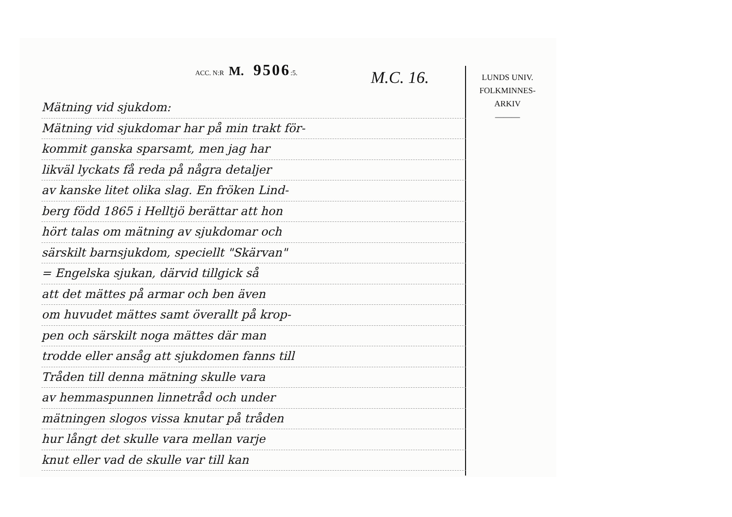ACC. N:R M. 9506:5.
M.C. 16.
LUNDS UNIV.
FOLKMINNES-
ARKIV
———
Mätning vid sjukdom:
Mätning vid sjukdomar har på min trakt för-
kommit ganska sparsamt, men jag har
likväl lyckats få reda på några detaljer
av kanske litet olika slag. En fröken Lind-
berg född 1865 i Helltjö berättar att hon
hört talas om mätning av sjukdomar och
särskilt barnsjukdom, speciellt "Skärvan"
= Engelska sjukan, därvid tillgick så
att det mättes på armar och ben även
om huvudet mättes samt överallt på krop-
pen och särskilt noga mättes där man
trodde eller ansåg att sjukdomen fanns till
Tråden till denna mätning skulle vara
av hemmaspunnen linnetråd och under
mätningen slogos vissa knutar på tråden
hur långt det skulle vara mellan varje
knut eller vad de skulle var till kan